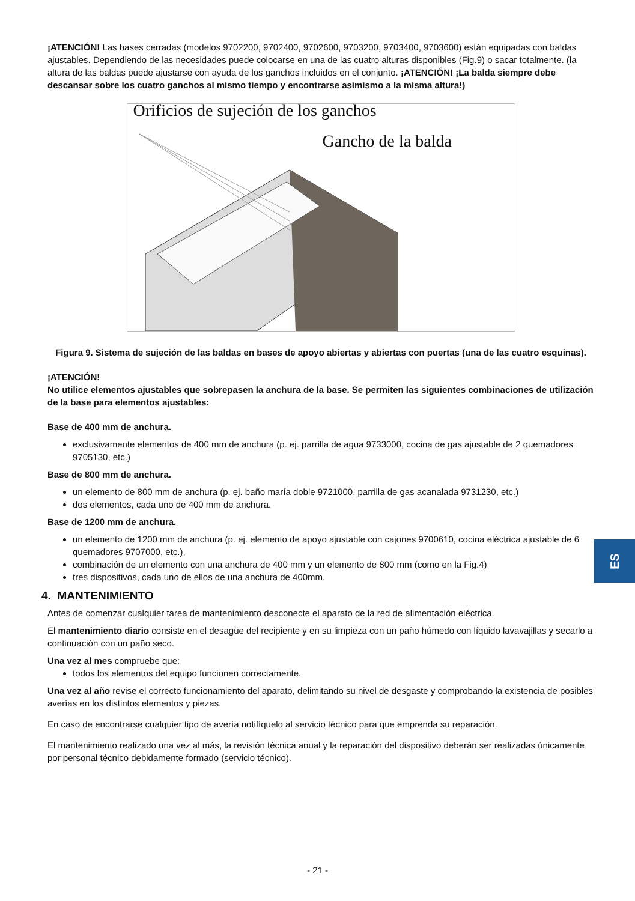¡ATENCIÓN! Las bases cerradas (modelos 9702200, 9702400, 9702600, 9703200, 9703400, 9703600) están equipadas con baldas ajustables. Dependiendo de las necesidades puede colocarse en una de las cuatro alturas disponibles (Fig.9) o sacar totalmente. (la altura de las baldas puede ajustarse con ayuda de los ganchos incluidos en el conjunto. ¡ATENCIÓN! ¡La balda siempre debe descansar sobre los cuatro ganchos al mismo tiempo y encontrarse asimismo a la misma altura!)
Orificios de sujeción de los ganchos
Gancho de la balda
Figura 9. Sistema de sujeción de las baldas en bases de apoyo abiertas y abiertas con puertas (una de las cuatro esquinas).
¡ATENCIÓN!
No utilice elementos ajustables que sobrepasen la anchura de la base. Se permiten las siguientes combinaciones de utilización de la base para elementos ajustables:
Base de 400 mm de anchura.
exclusivamente elementos de 400 mm de anchura (p. ej. parrilla de agua 9733000, cocina de gas ajustable de 2 quemadores 9705130, etc.)
Base de 800 mm de anchura.
un elemento de 800 mm de anchura (p. ej. baño maría doble 9721000, parrilla de gas acanalada 9731230, etc.)
dos elementos, cada uno de 400 mm de anchura.
Base de 1200 mm de anchura.
un elemento de 1200 mm de anchura (p. ej. elemento de apoyo ajustable con cajones 9700610, cocina eléctrica ajustable de 6 quemadores 9707000, etc.),
combinación de un elemento con una anchura de 400 mm y un elemento de 800 mm (como en la Fig.4)
tres dispositivos, cada uno de ellos de una anchura de 400mm.
4. MANTENIMIENTO
Antes de comenzar cualquier tarea de mantenimiento desconecte el aparato de la red de alimentación eléctrica.
El mantenimiento diario consiste en el desagüe del recipiente y en su limpieza con un paño húmedo con líquido lavavajillas y secarlo a continuación con un paño seco.
Una vez al mes compruebe que:
todos los elementos del equipo funcionen correctamente.
Una vez al año revise el correcto funcionamiento del aparato, delimitando su nivel de desgaste y comprobando la existencia de posibles averías en los distintos elementos y piezas.
En caso de encontrarse cualquier tipo de avería notifíquelo al servicio técnico para que emprenda su reparación.
El mantenimiento realizado una vez al más, la revisión técnica anual y la reparación del dispositivo deberán ser realizadas únicamente por personal técnico debidamente formado (servicio técnico).
ES
- 21 -